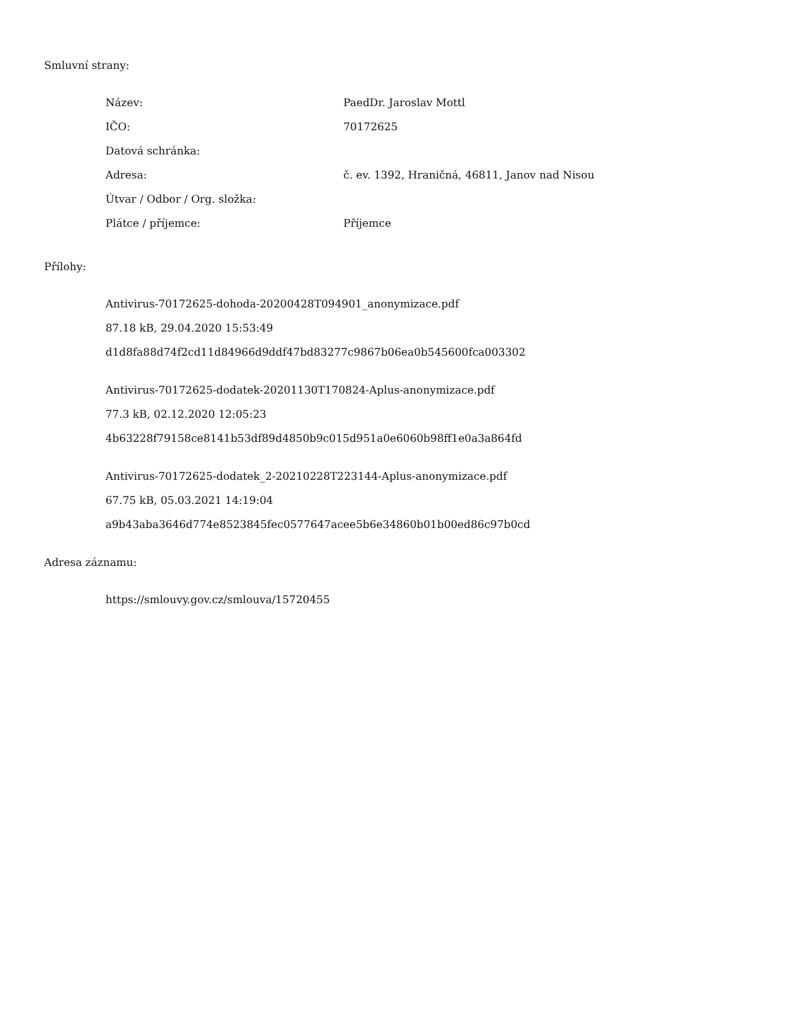Smluvní strany:
| Název: | PaedDr. Jaroslav Mottl |
| IČO: | 70172625 |
| Datová schránka: | |
| Adresa: | č. ev. 1392, Hraničná, 46811, Janov nad Nisou |
| Útvar / Odbor / Org. složka: | |
| Plátce / příjemce: | Příjemce |
Přílohy:
Antivirus-70172625-dohoda-20200428T094901_anonymizace.pdf
87.18 kB, 29.04.2020 15:53:49
d1d8fa88d74f2cd11d84966d9ddf47bd83277c9867b06ea0b545600fca003302
Antivirus-70172625-dodatek-20201130T170824-Aplus-anonymizace.pdf
77.3 kB, 02.12.2020 12:05:23
4b63228f79158ce8141b53df89d4850b9c015d951a0e6060b98ff1e0a3a864fd
Antivirus-70172625-dodatek_2-20210228T223144-Aplus-anonymizace.pdf
67.75 kB, 05.03.2021 14:19:04
a9b43aba3646d774e8523845fec0577647acee5b6e34860b01b00ed86c97b0cd
Adresa záznamu:
https://smlouvy.gov.cz/smlouva/15720455